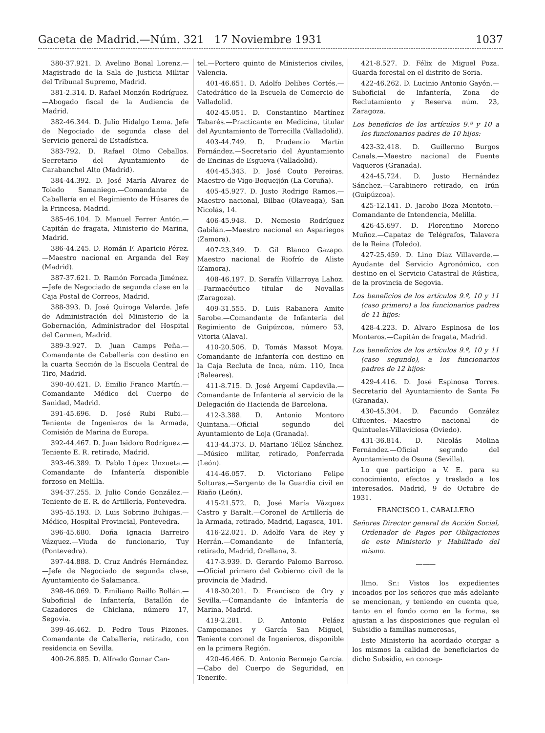Gaceta de Madrid.—Núm. 321 17 Noviembre 1931 1037
380-37.921. D. Avelino Bonal Lorenz.—Magistrado de la Sala de Justicia Militar del Tribunal Supremo, Madrid.
381-2.314. D. Rafael Monzón Rodríguez.—Abogado fiscal de la Audiencia de Madrid.
382-46.344. D. Julio Hidalgo Lema. Jefe de Negociado de segunda clase del Servicio general de Estadística.
383-792. D. Rafael Olmo Ceballos. Secretario del Ayuntamiento de Carabanchel Alto (Madrid).
384-44.392. D. José María Alvarez de Toledo Samaniego.—Comandante de Caballería en el Regimiento de Húsares de la Princesa, Madrid.
385-46.104. D. Manuel Ferrer Antón.—Capitán de fragata, Ministerio de Marina, Madrid.
386-44.245. D. Román F. Aparicio Pérez.—Maestro nacional en Arganda del Rey (Madrid).
387-37.621. D. Ramón Forcada Jiménez.—Jefe de Negociado de segunda clase en la Caja Postal de Correos, Madrid.
388-393. D. José Quiroga Velarde. Jefe de Administración del Ministerio de la Gobernación, Administrador del Hospital del Carmen, Madrid.
389-3.927. D. Juan Camps Peña.—Comandante de Caballería con destino en la cuarta Sección de la Escuela Central de Tiro, Madrid.
390-40.421. D. Emilio Franco Martín.—Comandante Médico del Cuerpo de Sanidad, Madrid.
391-45.696. D. José Rubi Rubi.—Teniente de Ingenieros de la Armada, Comisión de Marina de Europa.
392-44.467. D. Juan Isidoro Rodríguez.—Teniente E. R. retirado, Madrid.
393-46.389. D. Pablo López Unzueta.—Comandante de Infantería disponible forzoso en Melilla.
394-37.255. D. Julio Conde González.—Teniente de E. R. de Artillería, Pontevedra.
395-45.193. D. Luis Sobrino Buhigas.—Médico, Hospital Provincial, Pontevedra.
396-45.680. Doña Ignacia Barreiro Vázquez.—Viuda de funcionario, Tuy (Pontevedra).
397-44.888. D. Cruz Andrés Hernández.—Jefe de Negociado de segunda clase, Ayuntamiento de Salamanca.
398-46.069. D. Emiliano Baillo Bollán.—Suboficial de Infantería, Batallón de Cazadores de Chiclana, número 17, Segovia.
399-46.462. D. Pedro Tous Pizones. Comandante de Caballería, retirado, con residencia en Sevilla.
400-26.885. D. Alfredo Gomar Can-
tel.—Portero quinto de Ministerios civiles, Valencia.
401-46.651. D. Adolfo Delibes Cortés.—Catedrático de la Escuela de Comercio de Valladolid.
402-45.051. D. Constantino Martínez Tabarés.—Practicante en Medicina, titular del Ayuntamiento de Torrecilla (Valladolid).
403-44.749. D. Prudencio Martín Fernández.—Secretario del Ayuntamiento de Encinas de Esgueva (Valladolid).
404-45.343. D. José Couto Pereiras. Maestro de Vigo-Boqueijón (La Coruña).
405-45.927. D. Justo Rodrigo Ramos.—Maestro nacional, Bilbao (Olaveaga), San Nicolás, 14.
406-45.948. D. Nemesio Rodríguez Gabilán.—Maestro nacional en Aspariegos (Zamora).
407-23.349. D. Gil Blanco Gazapo. Maestro nacional de Riofrío de Aliste (Zamora).
408-46.197. D. Serafín Villarroya Lahoz.—Farmacéutico titular de Novallas (Zaragoza).
409-31.555. D. Luis Rabanera Amite Sarobe.—Comandante de Infantería del Regimiento de Guipúzcoa, número 53, Vitoria (Alava).
410-20.506. D. Tomás Massot Moya. Comandante de Infantería con destino en la Caja Recluta de Inca, núm. 110, Inca (Baleares).
411-8.715. D. José Argemí Capdevila.—Comandante de Infantería al servicio de la Delegación de Hacienda de Barcelona.
412-3.388. D. Antonio Montoro Quintana.—Oficial segundo del Ayuntamiento de Loja (Granada).
413-44.373. D. Mariano Téllez Sánchez.—Músico militar, retirado, Ponferrada (León).
414-46.057. D. Victoriano Felipe Solturas.—Sargento de la Guardia civil en Riaño (León).
415-21.572. D. José María Vázquez Castro y Baralt.—Coronel de Artillería de la Armada, retirado, Madrid, Lagasca, 101.
416-22.021. D. Adolfo Vara de Rey y Herrán.—Comandante de Infantería, retirado, Madrid, Orellana, 3.
417-3.939. D. Gerardo Palomo Barroso.—Oficial primero del Gobierno civil de la provincia de Madrid.
418-30.201. D. Francisco de Ory y Sevilla.—Comandante de Infantería de Marina, Madrid.
419-2.281. D. Antonio Peláez Campomanes y García San Miguel, Teniente coronel de Ingenieros, disponible en la primera Región.
420-46.466. D. Antonio Bermejo García.—Cabo del Cuerpo de Seguridad, en Tenerife.
421-8.527. D. Félix de Miguel Poza. Guarda forestal en el distrito de Soria.
422-46.262. D. Lucinio Antonio Gayón.—Suboficial de Infantería, Zona de Reclutamiento y Reserva núm. 23, Zaragoza.
Los beneficios de los artículos 9.º y 10 a los funcionarios padres de 10 hijos:
423-32.418. D. Guillermo Burgos Canals.—Maestro nacional de Fuente Vaqueros (Granada).
424-45.724. D. Justo Hernández Sánchez.—Carabinero retirado, en Irún (Guipúzcoa).
425-12.141. D. Jacobo Boza Montoto.—Comandante de Intendencia, Melilla.
426-45.697. D. Florentino Moreno Muñoz.—Capataz de Telégrafos, Talavera de la Reina (Toledo).
427-25.459. D. Lino Díaz Villaverde.—Ayudante del Servicio Agronómico, con destino en el Servicio Catastral de Rústica, de la provincia de Segovia.
Los beneficios de los artículos 9.º, 10 y 11 (caso primero) a los funcionarios padres de 11 hijos:
428-4.223. D. Alvaro Espinosa de los Monteros.—Capitán de fragata, Madrid.
Los beneficios de los artículos 9.º, 10 y 11 (caso segundo), a los funcionarios padres de 12 hijos:
429-4.416. D. José Espinosa Torres. Secretario del Ayuntamiento de Santa Fe (Granada).
430-45.304. D. Facundo González Cifuentes.—Maestro nacional de Quintueles-Villaviciosa (Oviedo).
431-36.814. D. Nicolás Molina Fernández.—Oficial segundo del Ayuntamiento de Osuna (Sevilla).
Lo que participo a V. E. para su conocimiento, efectos y traslado a los interesados. Madrid, 9 de Octubre de 1931.
FRANCISCO L. CABALLERO
Señores Director general de Acción Social, Ordenador de Pagos por Obligaciones de este Ministerio y Habilitado del mismo.
———
Ilmo. Sr.: Vistos los expedientes incoados por los señores que más adelante se mencionan, y teniendo en cuenta que, tanto en el fondo como en la forma, se ajustan a las disposiciones que regulan el Subsidio a familias numerosas,
Este Ministerio ha acordado otorgar a los mismos la calidad de beneficiarios de dicho Subsidio, en concep-